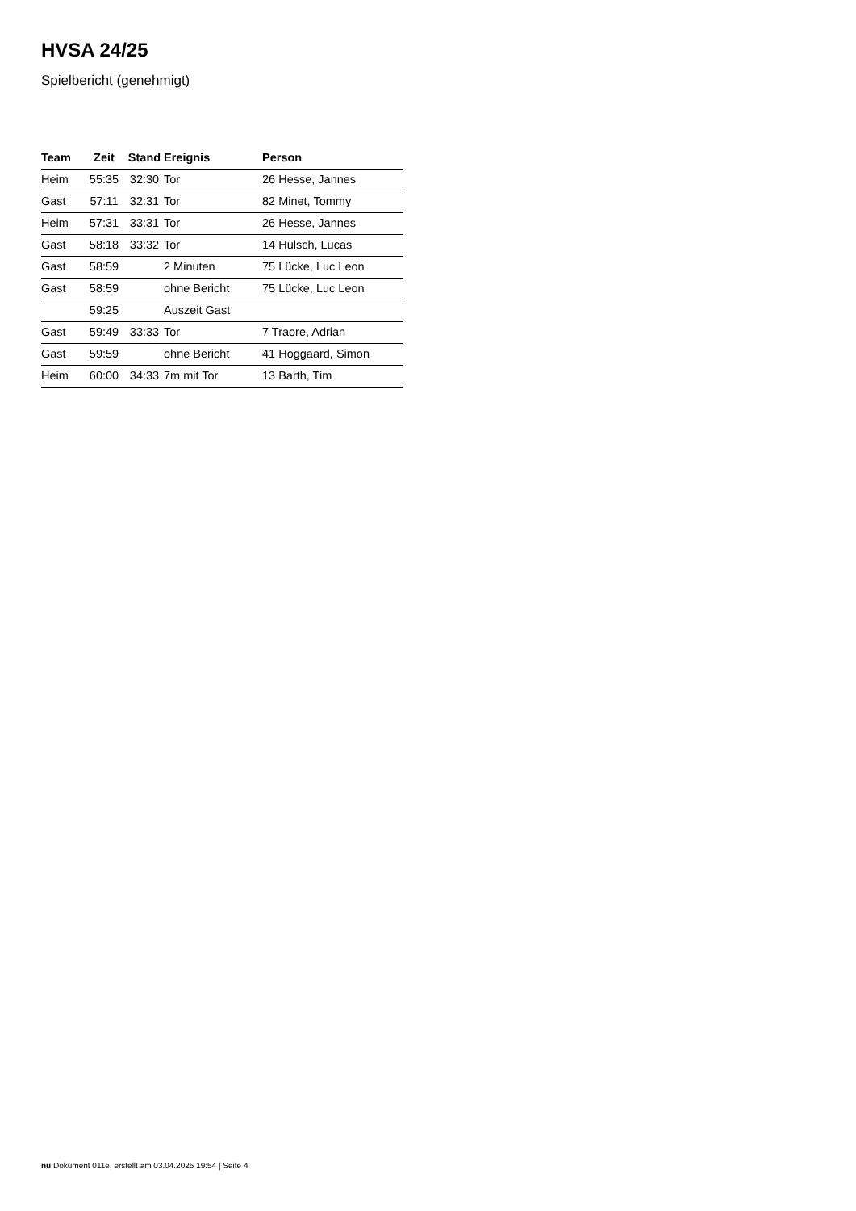HVSA 24/25
Spielbericht (genehmigt)
| Team | Zeit | Stand | Ereignis | Person |
| --- | --- | --- | --- | --- |
| Heim | 55:35 | 32:30 | Tor | 26 Hesse, Jannes |
| Gast | 57:11 | 32:31 | Tor | 82 Minet, Tommy |
| Heim | 57:31 | 33:31 | Tor | 26 Hesse, Jannes |
| Gast | 58:18 | 33:32 | Tor | 14 Hulsch, Lucas |
| Gast | 58:59 | | 2 Minuten | 75 Lücke, Luc Leon |
| Gast | 58:59 | | ohne Bericht | 75 Lücke, Luc Leon |
| | 59:25 | | Auszeit Gast | |
| Gast | 59:49 | 33:33 | Tor | 7 Traore, Adrian |
| Gast | 59:59 | | ohne Bericht | 41 Hoggaard, Simon |
| Heim | 60:00 | 34:33 | 7m mit Tor | 13 Barth, Tim |
nu.Dokument 011e, erstellt am 03.04.2025 19:54 | Seite 4